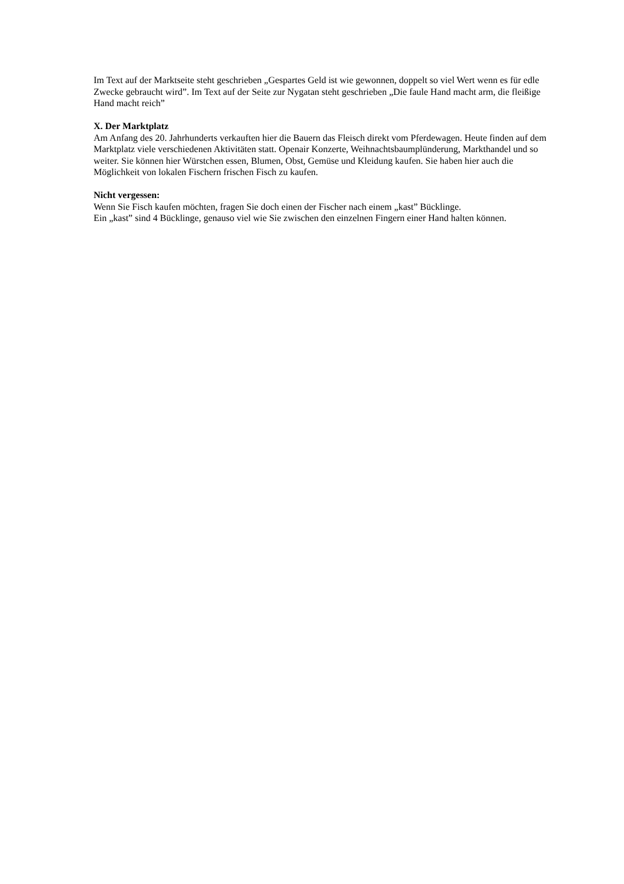Im Text auf der Marktseite steht geschrieben „Gespartes Geld ist wie gewonnen, doppelt so viel Wert wenn es für edle Zwecke gebraucht wird”. Im Text auf der Seite zur Nygatan steht geschrieben „Die faule Hand macht arm, die fleißige Hand macht reich”
X. Der Marktplatz
Am Anfang des 20. Jahrhunderts verkauften hier die Bauern das Fleisch direkt vom Pferdewagen. Heute finden auf dem Marktplatz viele verschiedenen Aktivitäten statt. Openair Konzerte, Weihnachtsbaumplünderung, Markthandel und so weiter. Sie können hier Würstchen essen, Blumen, Obst, Gemüse und Kleidung kaufen. Sie haben hier auch die Möglichkeit von lokalen Fischern frischen Fisch zu kaufen.
Nicht vergessen:
Wenn Sie Fisch kaufen möchten, fragen Sie doch einen der Fischer nach einem „kast” Bücklinge.
Ein „kast” sind 4 Bücklinge, genauso viel wie Sie zwischen den einzelnen Fingern einer Hand halten können.